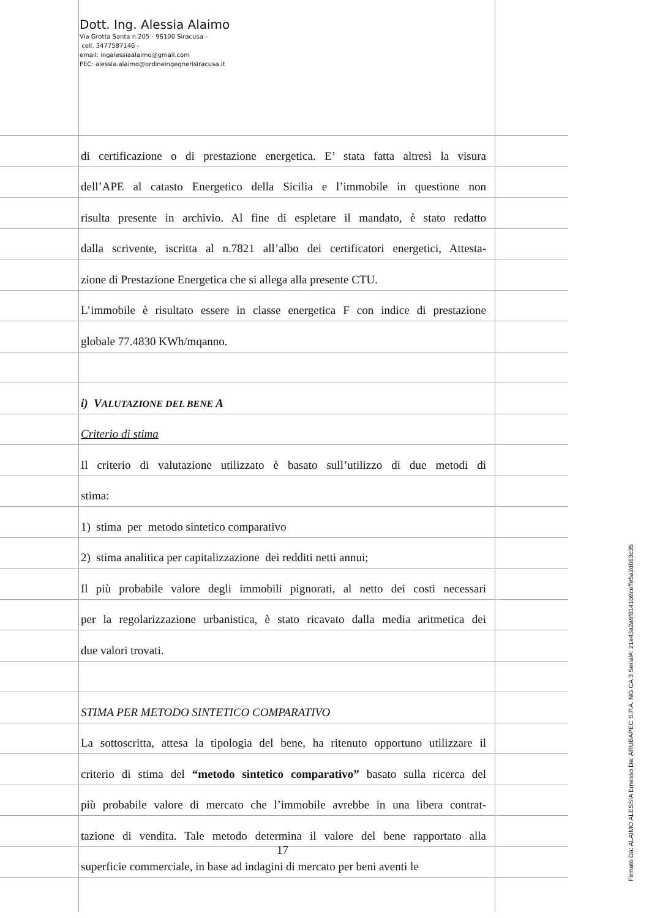Dott. Ing. Alessia Alaimo
Via Grotta Santa n.205 - 96100 Siracusa –
cell. 3477587146 -
email: ingalessiaalaimo@gmail.com
PEC: alessia.alaimo@ordineingegnerisiracusa.it
di certificazione o di prestazione energetica. E’ stata fatta altresì la visura
dell’APE al catasto Energetico della Sicilia e l’immobile in questione non
risulta presente in archivio. Al fine di espletare il mandato, è stato redatto
dalla scrivente, iscritta al n.7821 all’albo dei certificatori energetici, Attesta-
zione di Prestazione Energetica che si allega alla presente CTU.
L’immobile è risultato essere in classe energetica F con indice di prestazione
globale 77.4830 KWh/mqanno.
i) VALUTAZIONE DEL BENE A
Criterio di stima
Il criterio di valutazione utilizzato è basato sull’utilizzo di due metodi di
stima:
1) stima per metodo sintetico comparativo
2) stima analitica per capitalizzazione dei redditi netti annui;
Il più probabile valore degli immobili pignorati, al netto dei costi necessari
per la regolarizzazione urbanistica, è stato ricavato dalla media aritmetica dei
due valori trovati.
STIMA PER METODO SINTETICO COMPARATIVO
La sottoscritta, attesa la tipologia del bene, ha ritenuto opportuno utilizzare il
criterio di stima del “metodo sintetico comparativo” basato sulla ricerca del
più probabile valore di mercato che l’immobile avrebbe in una libera contrat-
tazione di vendita. Tale metodo determina il valore del bene rapportato alla
superficie commerciale, in base ad indagini di mercato per beni aventi le
17
Firmato Da: ALAIMO ALESSIA Emesso Da: ARUBAPEC S.P.A. NG CA 3 Serial#: 21e43a2a9f8141b9ceffe5a2d063c35